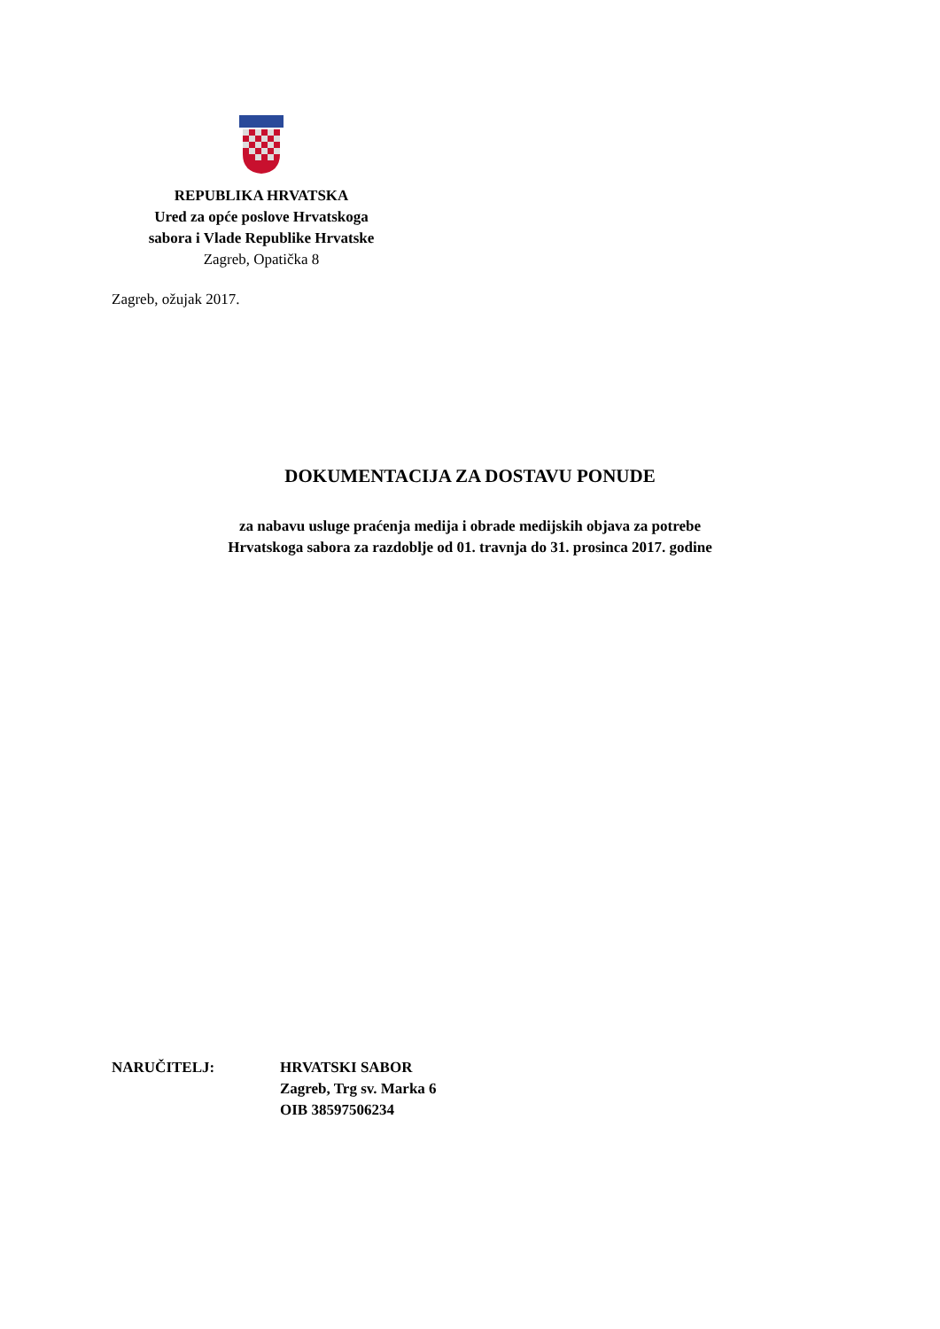REPUBLIKA HRVATSKA
Ured za opće poslove Hrvatskoga
sabora i Vlade Republike Hrvatske
Zagreb, Opatička 8
Zagreb, ožujak 2017.
DOKUMENTACIJA ZA DOSTAVU PONUDE
za nabavu usluge praćenja medija i obrade medijskih objava za potrebe
Hrvatskoga sabora za razdoblje od 01. travnja do 31. prosinca 2017. godine
NARUČITELJ: HRVATSKI SABOR
Zagreb, Trg sv. Marka 6
OIB 38597506234